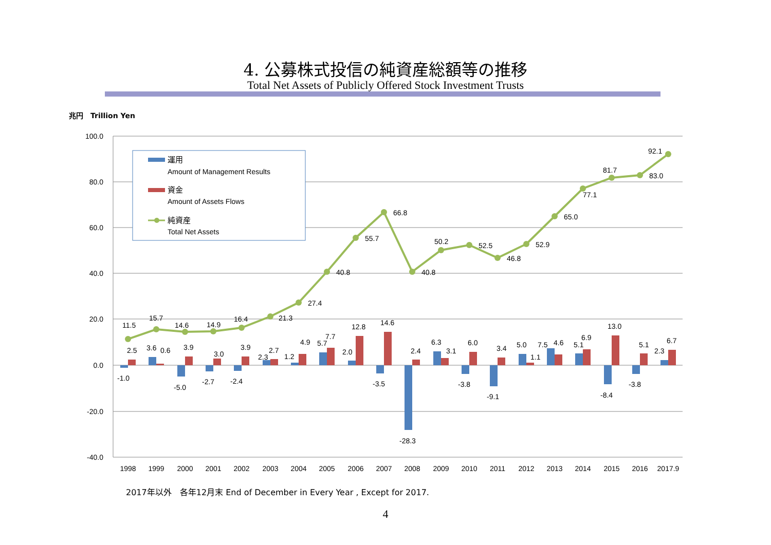4. 公募株式投信の純資産総額等の推移
Total Net Assets of Publicly Offered Stock Investment Trusts
兆円　Trillion Yen
100.0
80.0
60.0
40.0
20.0
0.0
-20.0
-40.0
1998
1999
2000
2001
2002
2003
2004
2005
2006
2007
2008
2009
2010
2011
2012
2013
2014
2015
2016
2017.9
11.5
15.7
14.6
14.9
16.4
21.3
27.4
40.8
55.7
66.8
40.8
50.2
52.5
46.8
52.9
65.0
77.1
81.7
83.0
92.1
2.5
3.6
0.6
3.9
3.0
3.9
2.3
2.7
1.2
4.9
5.7
7.7
2.0
12.8
14.6
2.4
6.3
3.1
6.0
3.4
5.0
1.1
7.5
4.6
5.1
6.9
13.0
5.1
2.3
6.7
-1.0
-5.0
-2.7
-2.4
-3.5
-28.3
-3.8
-9.1
-8.4
-3.8
運用
Amount of Management Results
資金
Amount of Assets Flows
純資産
Total Net Assets
2017年以外　各年12月末 End of December in Every Year , Except for 2017.
4